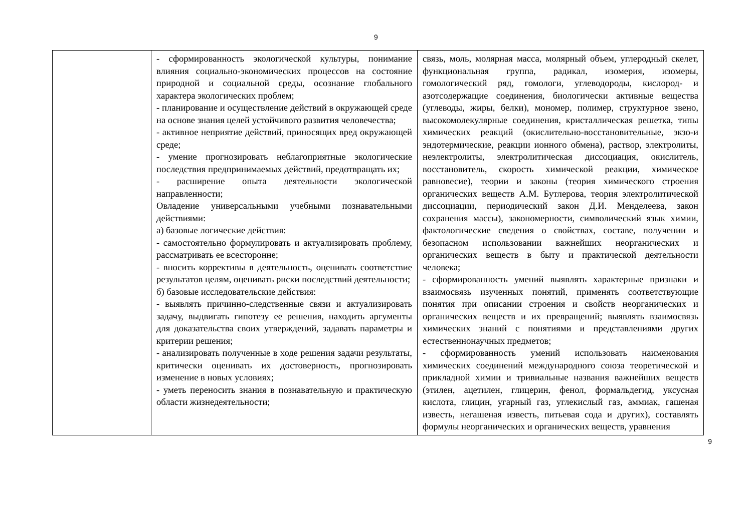9
| | - сформированность экологической культуры, понимание влияния социально-экономических процессов на состояние природной и социальной среды, осознание глобального характера экологических проблем; - планирование и осуществление действий в окружающей среде на основе знания целей устойчивого развития человечества; - активное неприятие действий, приносящих вред окружающей среде; - умение прогнозировать неблагоприятные экологические последствия предпринимаемых действий, предотвращать их; - расширение опыта деятельности экологической направленности; Овладение универсальными учебными познавательными действиями: а) базовые логические действия: - самостоятельно формулировать и актуализировать проблему, рассматривать ее всесторонне; - вносить коррективы в деятельность, оценивать соответствие результатов целям, оценивать риски последствий деятельности; б) базовые исследовательские действия: - выявлять причинно-следственные связи и актуализировать задачу, выдвигать гипотезу ее решения, находить аргументы для доказательства своих утверждений, задавать параметры и критерии решения; - анализировать полученные в ходе решения задачи результаты, критически оценивать их достоверность, прогнозировать изменение в новых условиях; - уметь переносить знания в познавательную и практическую области жизнедеятельности; | связь, моль, молярная масса, молярный объем, углеродный скелет, функциональная группа, радикал, изомерия, изомеры, гомологический ряд, гомологи, углеводороды, кислород- и азотсодержащие соединения, биологически активные вещества (углеводы, жиры, белки), мономер, полимер, структурное звено, высокомолекулярные соединения, кристаллическая решетка, типы химических реакций (окислительно-восстановительные, экзо-и эндотермические, реакции ионного обмена), раствор, электролиты, неэлектролиты, электролитическая диссоциация, окислитель, восстановитель, скорость химической реакции, химическое равновесие), теории и законы (теория химического строения органических веществ А.М. Бутлерова, теория электролитической диссоциации, периодический закон Д.И. Менделеева, закон сохранения массы), закономерности, символический язык химии, фактологические сведения о свойствах, составе, получении и безопасном использовании важнейших неорганических и органических веществ в быту и практической деятельности человека; - сформированность умений выявлять характерные признаки и взаимосвязь изученных понятий, применять соответствующие понятия при описании строения и свойств неорганических и органических веществ и их превращений; выявлять взаимосвязь химических знаний с понятиями и представлениями других естественнонаучных предметов; - сформированность умений использовать наименования химических соединений международного союза теоретической и прикладной химии и тривиальные названия важнейших веществ (этилен, ацетилен, глицерин, фенол, формальдегид, уксусная кислота, глицин, угарный газ, углекислый газ, аммиак, гашеная известь, негашеная известь, питьевая сода и других), составлять формулы неорганических и органических веществ, уравнения |
9